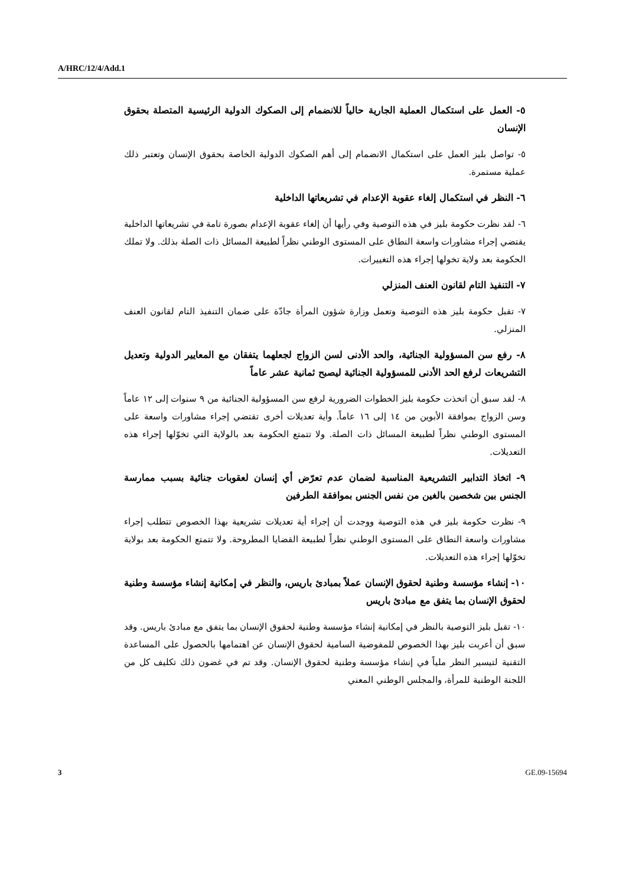A/HRC/12/4/Add.1
٥- العمل على استكمال العملية الجارية حالياً للانضمام إلى الصكوك الدولية الرئيسية المتصلة بحقوق الإنسان
٥- تواصل بليز العمل على استكمال الانضمام إلى أهم الصكوك الدولية الخاصة بحقوق الإنسان وتعتبر ذلك عملية مستمرة.
٦- النظر في استكمال إلغاء عقوبة الإعدام في تشريعاتها الداخلية
٦- لقد نظرت حكومة بليز في هذه التوصية وفي رأيها أن إلغاء عقوبة الإعدام بصورة تامة في تشريعاتها الداخلية يقتضي إجراء مشاورات واسعة النطاق على المستوى الوطني نظراً لطبيعة المسائل ذات الصلة بذلك. ولا تملك الحكومة بعد ولاية تخولها إجراء هذه التغييرات.
٧- التنفيذ التام لقانون العنف المنزلي
٧- تقبل حكومة بليز هذه التوصية وتعمل وزارة شؤون المرأة جادّة على ضمان التنفيذ التام لقانون العنف المنزلي.
٨- رفع سن المسؤولية الجنائية، والحد الأدنى لسن الزواج لجعلهما يتفقان مع المعايير الدولية وتعديل التشريعات لرفع الحد الأدنى للمسؤولية الجنائية ليصبح ثمانية عشر عاماً
٨- لقد سبق أن اتخذت حكومة بليز الخطوات الضرورية لرفع سن المسؤولية الجنائية من ٩ سنوات إلى ١٢ عاماً وسن الزواج بموافقة الأبوين من ١٤ إلى ١٦ عاماً. وأية تعديلات أخرى تقتضي إجراء مشاورات واسعة على المستوى الوطني نظراً لطبيعة المسائل ذات الصلة. ولا تتمتع الحكومة بعد بالولاية التي تخوّلها إجراء هذه التعديلات.
٩- اتخاذ التدابير التشريعية المناسبة لضمان عدم تعرّض أي إنسان لعقوبات جنائية بسبب ممارسة الجنس بين شخصين بالغين من نفس الجنس بموافقة الطرفين
٩- نظرت حكومة بليز في هذه التوصية ووجدت أن إجراء أية تعديلات تشريعية بهذا الخصوص تتطلب إجراء مشاورات واسعة النطاق على المستوى الوطني نظراً لطبيعة القضايا المطروحة. ولا تتمتع الحكومة بعد بولاية تخوّلها إجراء هذه التعديلات.
١٠- إنشاء مؤسسة وطنية لحقوق الإنسان عملاً بمبادئ باريس، والنظر في إمكانية إنشاء مؤسسة وطنية لحقوق الإنسان بما يتفق مع مبادئ باريس
١٠- تقبل بليز التوصية بالنظر في إمكانية إنشاء مؤسسة وطنية لحقوق الإنسان بما يتفق مع مبادئ باريس. وقد سبق أن أعربت بليز بهذا الخصوص للمفوضية السامية لحقوق الإنسان عن اهتمامها بالحصول على المساعدة التقنية لتيسير النظر ملياً في إنشاء مؤسسة وطنية لحقوق الإنسان. وقد تم في غضون ذلك تكليف كل من اللجنة الوطنية للمرأة، والمجلس الوطني المعني
3 GE.09-15694